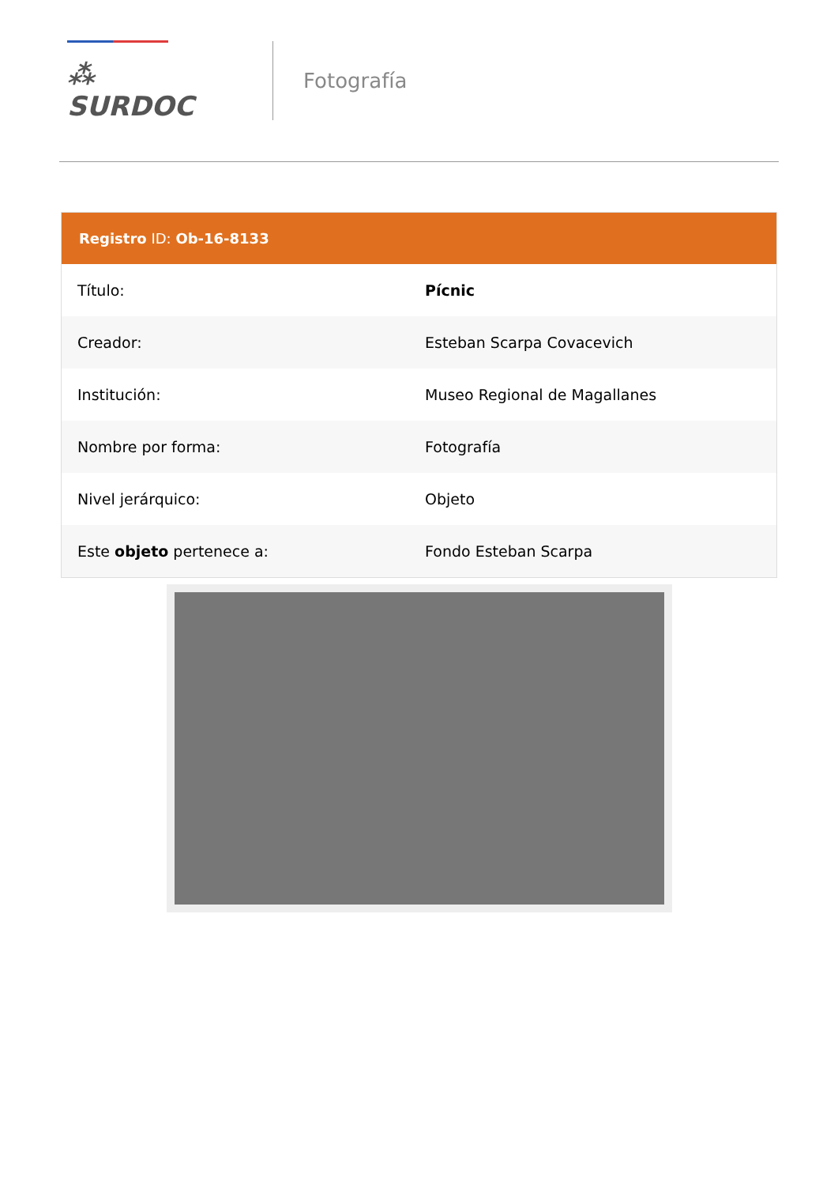⁂ SURDOC
Fotografía
Registro ID: Ob-16-8133
| Título: | Pícnic |
| Creador: | Esteban Scarpa Covacevich |
| Institución: | Museo Regional de Magallanes |
| Nombre por forma: | Fotografía |
| Nivel jerárquico: | Objeto |
| Este objeto pertenece a: | Fondo Esteban Scarpa |